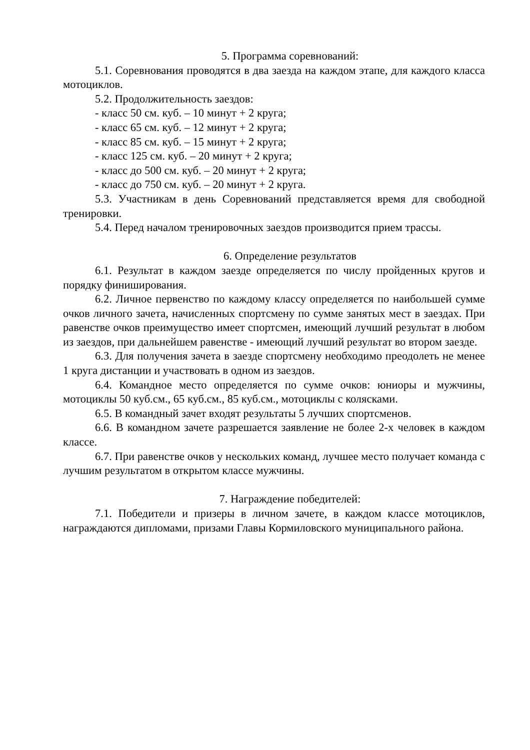5. Программа соревнований:
5.1. Соревнования проводятся в два заезда на каждом этапе, для каждого класса мотоциклов.
5.2. Продолжительность заездов:
- класс 50 см. куб. – 10 минут + 2 круга;
- класс 65 см. куб. – 12 минут + 2 круга;
- класс 85 см. куб. – 15 минут + 2 круга;
- класс 125 см. куб. – 20 минут + 2 круга;
- класс до 500 см. куб. – 20 минут + 2 круга;
- класс до 750 см. куб. – 20 минут + 2 круга.
5.3. Участникам в день Соревнований представляется время для свободной тренировки.
5.4. Перед началом тренировочных заездов производится прием трассы.
6. Определение результатов
6.1. Результат в каждом заезде определяется по числу пройденных кругов и порядку финиширования.
6.2. Личное первенство по каждому классу определяется по наибольшей сумме очков личного зачета, начисленных спортсмену по сумме занятых мест в заездах. При равенстве очков преимущество имеет спортсмен, имеющий лучший результат в любом из заездов, при дальнейшем равенстве - имеющий лучший результат во втором заезде.
6.3. Для получения зачета в заезде спортсмену необходимо преодолеть не менее 1 круга дистанции и участвовать в одном из заездов.
6.4. Командное место определяется по сумме очков: юниоры и мужчины, мотоциклы 50 куб.см., 65 куб.см., 85 куб.см., мотоциклы с колясками.
6.5. В командный зачет входят результаты 5 лучших спортсменов.
6.6. В командном зачете разрешается заявление не более 2-х человек в каждом классе.
6.7. При равенстве очков у нескольких команд, лучшее место получает команда с лучшим результатом в открытом классе мужчины.
7. Награждение победителей:
7.1. Победители и призеры в личном зачете, в каждом классе мотоциклов, награждаются дипломами, призами Главы Кормиловского муниципального района.